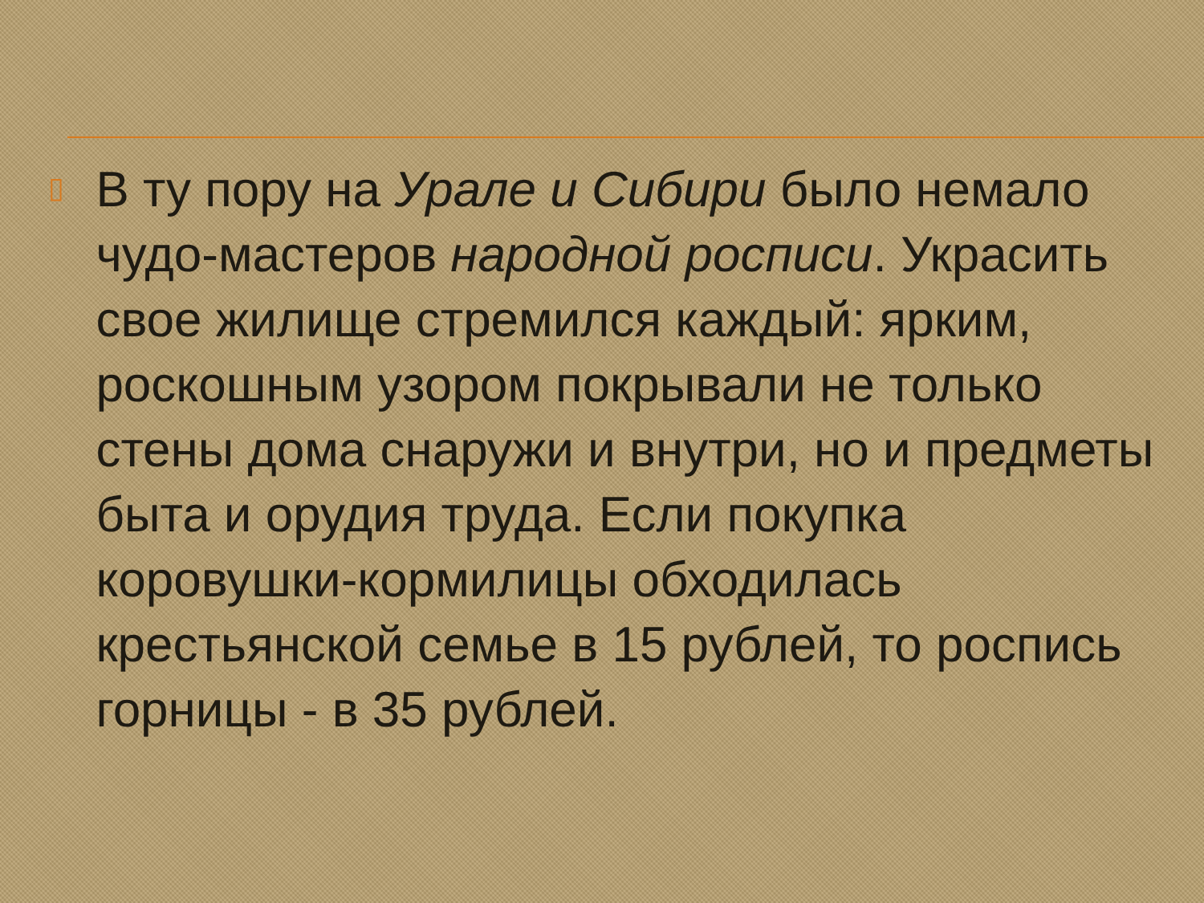▯
В ту пору на Урале и Сибири было немало чудо-мастеров народной росписи. Украсить свое жилище стремился каждый: ярким, роскошным узором покрывали не только стены дома снаружи и внутри, но и предметы быта и орудия труда. Если покупка коровушки-кормилицы обходилась крестьянской семье в 15 рублей, то роспись горницы - в 35 рублей.